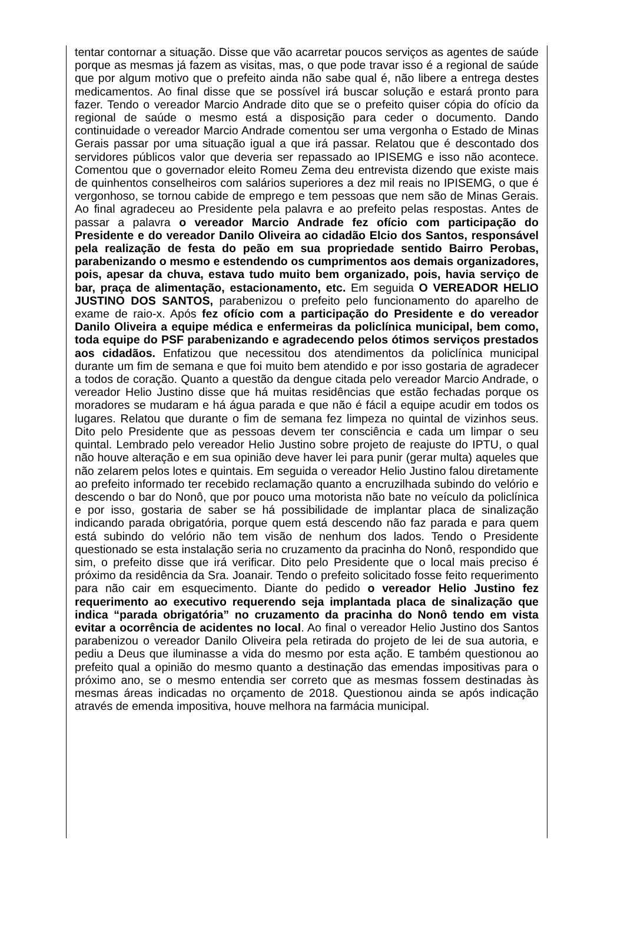tentar contornar a situação. Disse que vão acarretar poucos serviços as agentes de saúde porque as mesmas já fazem as visitas, mas, o que pode travar isso é a regional de saúde que por algum motivo que o prefeito ainda não sabe qual é, não libere a entrega destes medicamentos. Ao final disse que se possível irá buscar solução e estará pronto para fazer. Tendo o vereador Marcio Andrade dito que se o prefeito quiser cópia do ofício da regional de saúde o mesmo está a disposição para ceder o documento. Dando continuidade o vereador Marcio Andrade comentou ser uma vergonha o Estado de Minas Gerais passar por uma situação igual a que irá passar. Relatou que é descontado dos servidores públicos valor que deveria ser repassado ao IPISEMG e isso não acontece. Comentou que o governador eleito Romeu Zema deu entrevista dizendo que existe mais de quinhentos conselheiros com salários superiores a dez mil reais no IPISEMG, o que é vergonhoso, se tornou cabide de emprego e tem pessoas que nem são de Minas Gerais. Ao final agradeceu ao Presidente pela palavra e ao prefeito pelas respostas. Antes de passar a palavra o vereador Marcio Andrade fez ofício com participação do Presidente e do vereador Danilo Oliveira ao cidadão Elcio dos Santos, responsável pela realização de festa do peão em sua propriedade sentido Bairro Perobas, parabenizando o mesmo e estendendo os cumprimentos aos demais organizadores, pois, apesar da chuva, estava tudo muito bem organizado, pois, havia serviço de bar, praça de alimentação, estacionamento, etc. Em seguida O VEREADOR HELIO JUSTINO DOS SANTOS, parabenizou o prefeito pelo funcionamento do aparelho de exame de raio-x. Após fez ofício com a participação do Presidente e do vereador Danilo Oliveira a equipe médica e enfermeiras da policlínica municipal, bem como, toda equipe do PSF parabenizando e agradecendo pelos ótimos serviços prestados aos cidadãos. Enfatizou que necessitou dos atendimentos da policlínica municipal durante um fim de semana e que foi muito bem atendido e por isso gostaria de agradecer a todos de coração. Quanto a questão da dengue citada pelo vereador Marcio Andrade, o vereador Helio Justino disse que há muitas residências que estão fechadas porque os moradores se mudaram e há água parada e que não é fácil a equipe acudir em todos os lugares. Relatou que durante o fim de semana fez limpeza no quintal de vizinhos seus. Dito pelo Presidente que as pessoas devem ter consciência e cada um limpar o seu quintal. Lembrado pelo vereador Helio Justino sobre projeto de reajuste do IPTU, o qual não houve alteração e em sua opinião deve haver lei para punir (gerar multa) aqueles que não zelarem pelos lotes e quintais. Em seguida o vereador Helio Justino falou diretamente ao prefeito informado ter recebido reclamação quanto a encruzilhada subindo do velório e descendo o bar do Nonô, que por pouco uma motorista não bate no veículo da policlínica e por isso, gostaria de saber se há possibilidade de implantar placa de sinalização indicando parada obrigatória, porque quem está descendo não faz parada e para quem está subindo do velório não tem visão de nenhum dos lados. Tendo o Presidente questionado se esta instalação seria no cruzamento da pracinha do Nonô, respondido que sim, o prefeito disse que irá verificar. Dito pelo Presidente que o local mais preciso é próximo da residência da Sra. Joanair. Tendo o prefeito solicitado fosse feito requerimento para não cair em esquecimento. Diante do pedido o vereador Helio Justino fez requerimento ao executivo requerendo seja implantada placa de sinalização que indica “parada obrigatória” no cruzamento da pracinha do Nonô tendo em vista evitar a ocorrência de acidentes no local. Ao final o vereador Helio Justino dos Santos parabenizou o vereador Danilo Oliveira pela retirada do projeto de lei de sua autoria, e pediu a Deus que iluminasse a vida do mesmo por esta ação. E também questionou ao prefeito qual a opinião do mesmo quanto a destinação das emendas impositivas para o próximo ano, se o mesmo entendia ser correto que as mesmas fossem destinadas às mesmas áreas indicadas no orçamento de 2018. Questionou ainda se após indicação através de emenda impositiva, houve melhora na farmácia municipal.